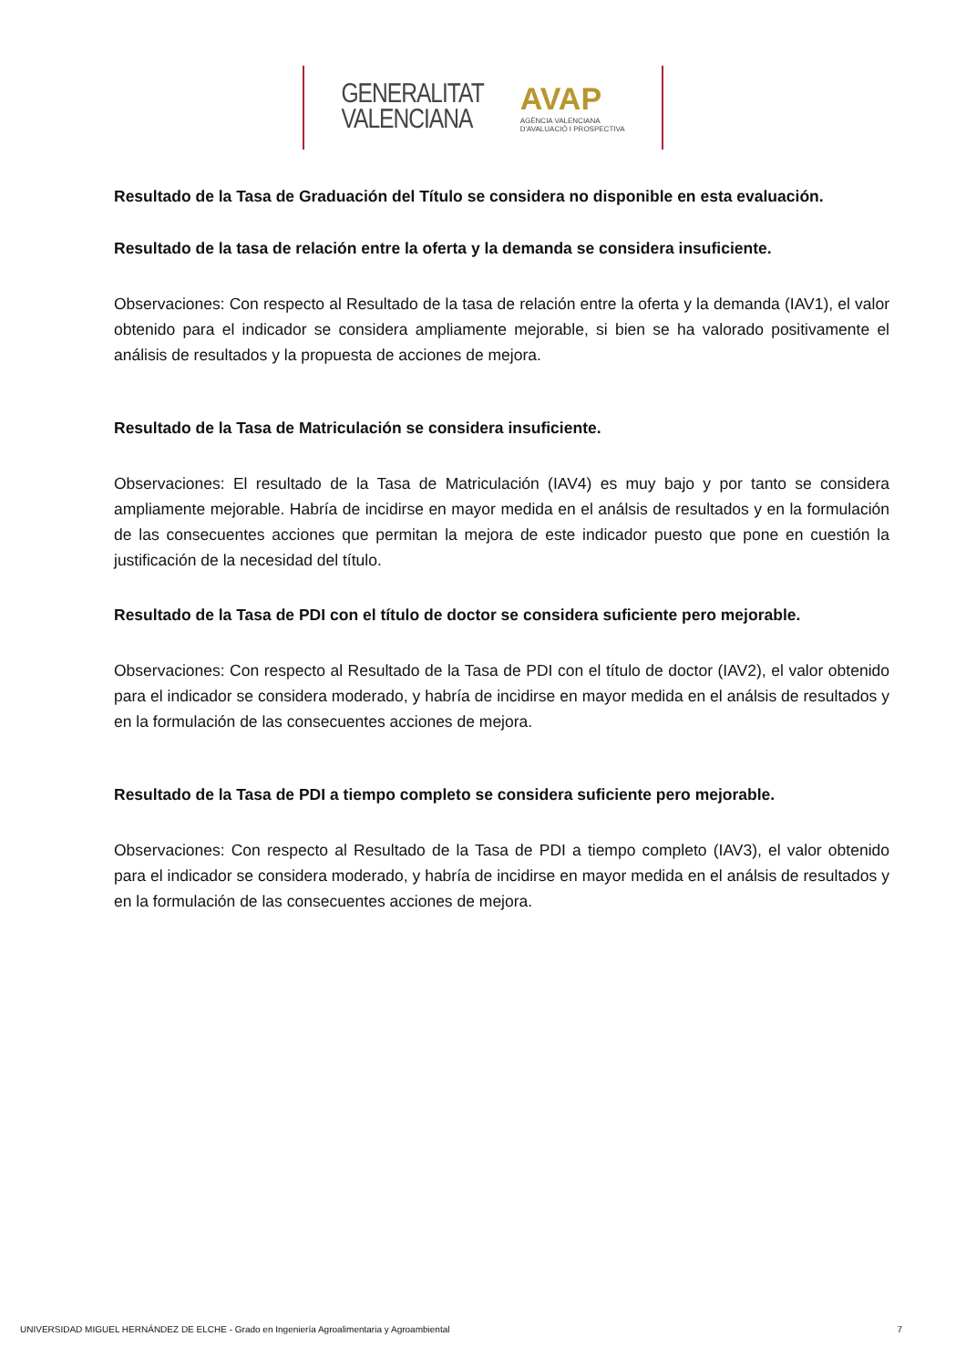GENERALITAT
VALENCIANA
AVAP
AGÈNCIA VALENCIANA
D'AVALUACIÓ I PROSPECTIVA
Resultado de la Tasa de Graduación del Título se considera no disponible en esta evaluación.
Resultado de la tasa de relación entre la oferta y la demanda se considera insuficiente.
Observaciones: Con respecto al Resultado de la tasa de relación entre la oferta y la demanda (IAV1), el valor obtenido para el indicador se considera ampliamente mejorable, si bien se ha valorado positivamente el análisis de resultados y la propuesta de acciones de mejora.
Resultado de la Tasa de Matriculación se considera insuficiente.
Observaciones: El resultado de la Tasa de Matriculación (IAV4) es muy bajo y por tanto se considera ampliamente mejorable. Habría de incidirse en mayor medida en el análsis de resultados y en la formulación de las consecuentes acciones que permitan la mejora de este indicador puesto que pone en cuestión la justificación de la necesidad del título.
Resultado de la Tasa de PDI con el título de doctor se considera suficiente pero mejorable.
Observaciones: Con respecto al Resultado de la Tasa de PDI con el título de doctor (IAV2), el valor obtenido para el indicador se considera moderado, y habría de incidirse en mayor medida en el análsis de resultados y en la formulación de las consecuentes acciones de mejora.
Resultado de la Tasa de PDI a tiempo completo se considera suficiente pero mejorable.
Observaciones: Con respecto al Resultado de la Tasa de PDI a tiempo completo (IAV3), el valor obtenido para el indicador se considera moderado, y habría de incidirse en mayor medida en el análsis de resultados y en la formulación de las consecuentes acciones de mejora.
UNIVERSIDAD MIGUEL HERNÁNDEZ DE ELCHE - Grado en Ingeniería Agroalimentaria y Agroambiental 7